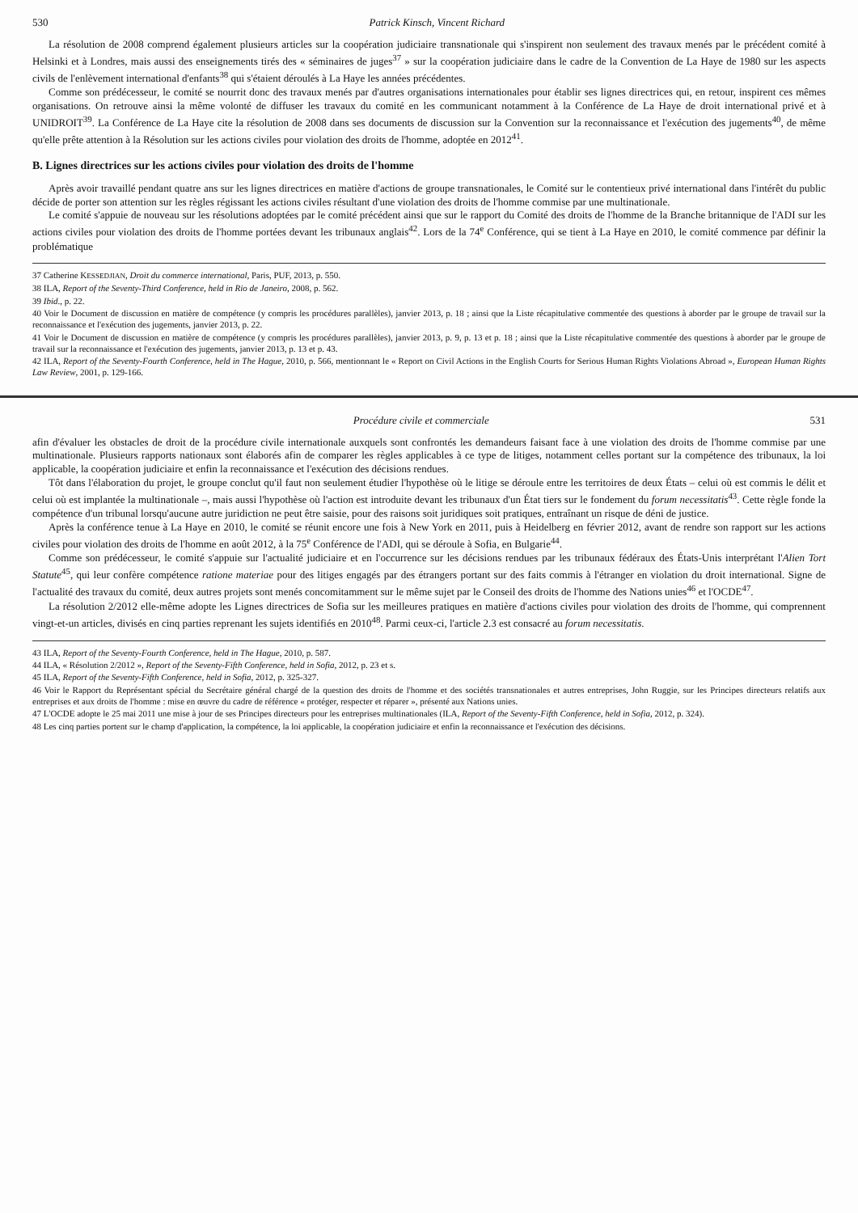530 Patrick Kinsch, Vincent Richard
La résolution de 2008 comprend également plusieurs articles sur la coopération judiciaire transnationale qui s'inspirent non seulement des travaux menés par le précédent comité à Helsinki et à Londres, mais aussi des enseignements tirés des « séminaires de juges<sup>37</sup> » sur la coopération judiciaire dans le cadre de la Convention de La Haye de 1980 sur les aspects civils de l'enlèvement international d'enfants<sup>38</sup> qui s'étaient déroulés à La Haye les années précédentes.
Comme son prédécesseur, le comité se nourrit donc des travaux menés par d'autres organisations internationales pour établir ses lignes directrices qui, en retour, inspirent ces mêmes organisations. On retrouve ainsi la même volonté de diffuser les travaux du comité en les communicant notamment à la Conférence de La Haye de droit international privé et à UNIDROIT<sup>39</sup>. La Conférence de La Haye cite la résolution de 2008 dans ses documents de discussion sur la Convention sur la reconnaissance et l'exécution des jugements<sup>40</sup>, de même qu'elle prête attention à la Résolution sur les actions civiles pour violation des droits de l'homme, adoptée en 2012<sup>41</sup>.
B. Lignes directrices sur les actions civiles pour violation des droits de l'homme
Après avoir travaillé pendant quatre ans sur les lignes directrices en matière d'actions de groupe transnationales, le Comité sur le contentieux privé international dans l'intérêt du public décide de porter son attention sur les règles régissant les actions civiles résultant d'une violation des droits de l'homme commise par une multinationale.
Le comité s'appuie de nouveau sur les résolutions adoptées par le comité précédent ainsi que sur le rapport du Comité des droits de l'homme de la Branche britannique de l'ADI sur les actions civiles pour violation des droits de l'homme portées devant les tribunaux anglais<sup>42</sup>. Lors de la 74<sup>e</sup> Conférence, qui se tient à La Haye en 2010, le comité commence par définir la problématique
37 Catherine KESSEDJIAN, Droit du commerce international, Paris, PUF, 2013, p. 550.
38 ILA, Report of the Seventy-Third Conference, held in Rio de Janeiro, 2008, p. 562.
39 Ibid., p. 22.
40 Voir le Document de discussion en matière de compétence (y compris les procédures parallèles), janvier 2013, p. 18 ; ainsi que la Liste récapitulative commentée des questions à aborder par le groupe de travail sur la reconnaissance et l'exécution des jugements, janvier 2013, p. 22.
41 Voir le Document de discussion en matière de compétence (y compris les procédures parallèles), janvier 2013, p. 9, p. 13 et p. 18 ; ainsi que la Liste récapitulative commentée des questions à aborder par le groupe de travail sur la reconnaissance et l'exécution des jugements, janvier 2013, p. 13 et p. 43.
42 ILA, Report of the Seventy-Fourth Conference, held in The Hague, 2010, p. 566, mentionnant le « Report on Civil Actions in the English Courts for Serious Human Rights Violations Abroad », European Human Rights Law Review, 2001, p. 129-166.
Procédure civile et commerciale 531
afin d'évaluer les obstacles de droit de la procédure civile internationale auxquels sont confrontés les demandeurs faisant face à une violation des droits de l'homme commise par une multinationale. Plusieurs rapports nationaux sont élaborés afin de comparer les règles applicables à ce type de litiges, notamment celles portant sur la compétence des tribunaux, la loi applicable, la coopération judiciaire et enfin la reconnaissance et l'exécution des décisions rendues.
Tôt dans l'élaboration du projet, le groupe conclut qu'il faut non seulement étudier l'hypothèse où le litige se déroule entre les territoires de deux États – celui où est commis le délit et celui où est implantée la multinationale –, mais aussi l'hypothèse où l'action est introduite devant les tribunaux d'un État tiers sur le fondement du forum necessitatis<sup>43</sup>. Cette règle fonde la compétence d'un tribunal lorsqu'aucune autre juridiction ne peut être saisie, pour des raisons soit juridiques soit pratiques, entraînant un risque de déni de justice.
Après la conférence tenue à La Haye en 2010, le comité se réunit encore une fois à New York en 2011, puis à Heidelberg en février 2012, avant de rendre son rapport sur les actions civiles pour violation des droits de l'homme en août 2012, à la 75<sup>e</sup> Conférence de l'ADI, qui se déroule à Sofia, en Bulgarie<sup>44</sup>.
Comme son prédécesseur, le comité s'appuie sur l'actualité judiciaire et en l'occurrence sur les décisions rendues par les tribunaux fédéraux des États-Unis interprétant l'Alien Tort Statute<sup>45</sup>, qui leur confère compétence ratione materiae pour des litiges engagés par des étrangers portant sur des faits commis à l'étranger en violation du droit international. Signe de l'actualité des travaux du comité, deux autres projets sont menés concomitamment sur le même sujet par le Conseil des droits de l'homme des Nations unies<sup>46</sup> et l'OCDE<sup>47</sup>.
La résolution 2/2012 elle-même adopte les Lignes directrices de Sofia sur les meilleures pratiques en matière d'actions civiles pour violation des droits de l'homme, qui comprennent vingt-et-un articles, divisés en cinq parties reprenant les sujets identifiés en 2010<sup>48</sup>. Parmi ceux-ci, l'article 2.3 est consacré au forum necessitatis.
43 ILA, Report of the Seventy-Fourth Conference, held in The Hague, 2010, p. 587.
44 ILA, « Résolution 2/2012 », Report of the Seventy-Fifth Conference, held in Sofia, 2012, p. 23 et s.
45 ILA, Report of the Seventy-Fifth Conference, held in Sofia, 2012, p. 325-327.
46 Voir le Rapport du Représentant spécial du Secrétaire général chargé de la question des droits de l'homme et des sociétés transnationales et autres entreprises, John Ruggie, sur les Principes directeurs relatifs aux entreprises et aux droits de l'homme : mise en œuvre du cadre de référence « protéger, respecter et réparer », présenté aux Nations unies.
47 L'OCDE adopte le 25 mai 2011 une mise à jour de ses Principes directeurs pour les entreprises multinationales (ILA, Report of the Seventy-Fifth Conference, held in Sofia, 2012, p. 324).
48 Les cinq parties portent sur le champ d'application, la compétence, la loi applicable, la coopération judiciaire et enfin la reconnaissance et l'exécution des décisions.